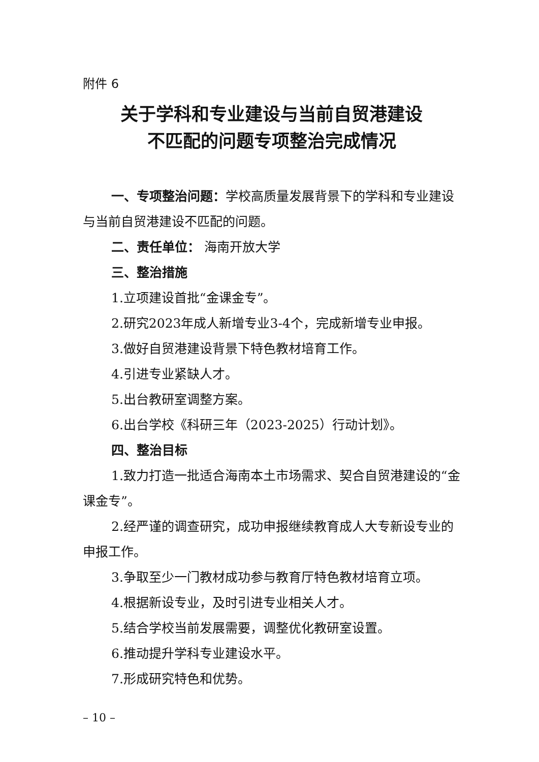附件 6
关于学科和专业建设与当前自贸港建设
不匹配的问题专项整治完成情况
一、专项整治问题：学校高质量发展背景下的学科和专业建设与当前自贸港建设不匹配的问题。
二、责任单位： 海南开放大学
三、整治措施
1.立项建设首批“金课金专”。
2.研究2023年成人新增专业3-4个，完成新增专业申报。
3.做好自贸港建设背景下特色教材培育工作。
4.引进专业紧缺人才。
5.出台教研室调整方案。
6.出台学校《科研三年（2023-2025）行动计划》。
四、整治目标
1.致力打造一批适合海南本土市场需求、契合自贸港建设的“金课金专”。
2.经严谨的调查研究，成功申报继续教育成人大专新设专业的申报工作。
3.争取至少一门教材成功参与教育厅特色教材培育立项。
4.根据新设专业，及时引进专业相关人才。
5.结合学校当前发展需要，调整优化教研室设置。
6.推动提升学科专业建设水平。
7.形成研究特色和优势。
– 10 –